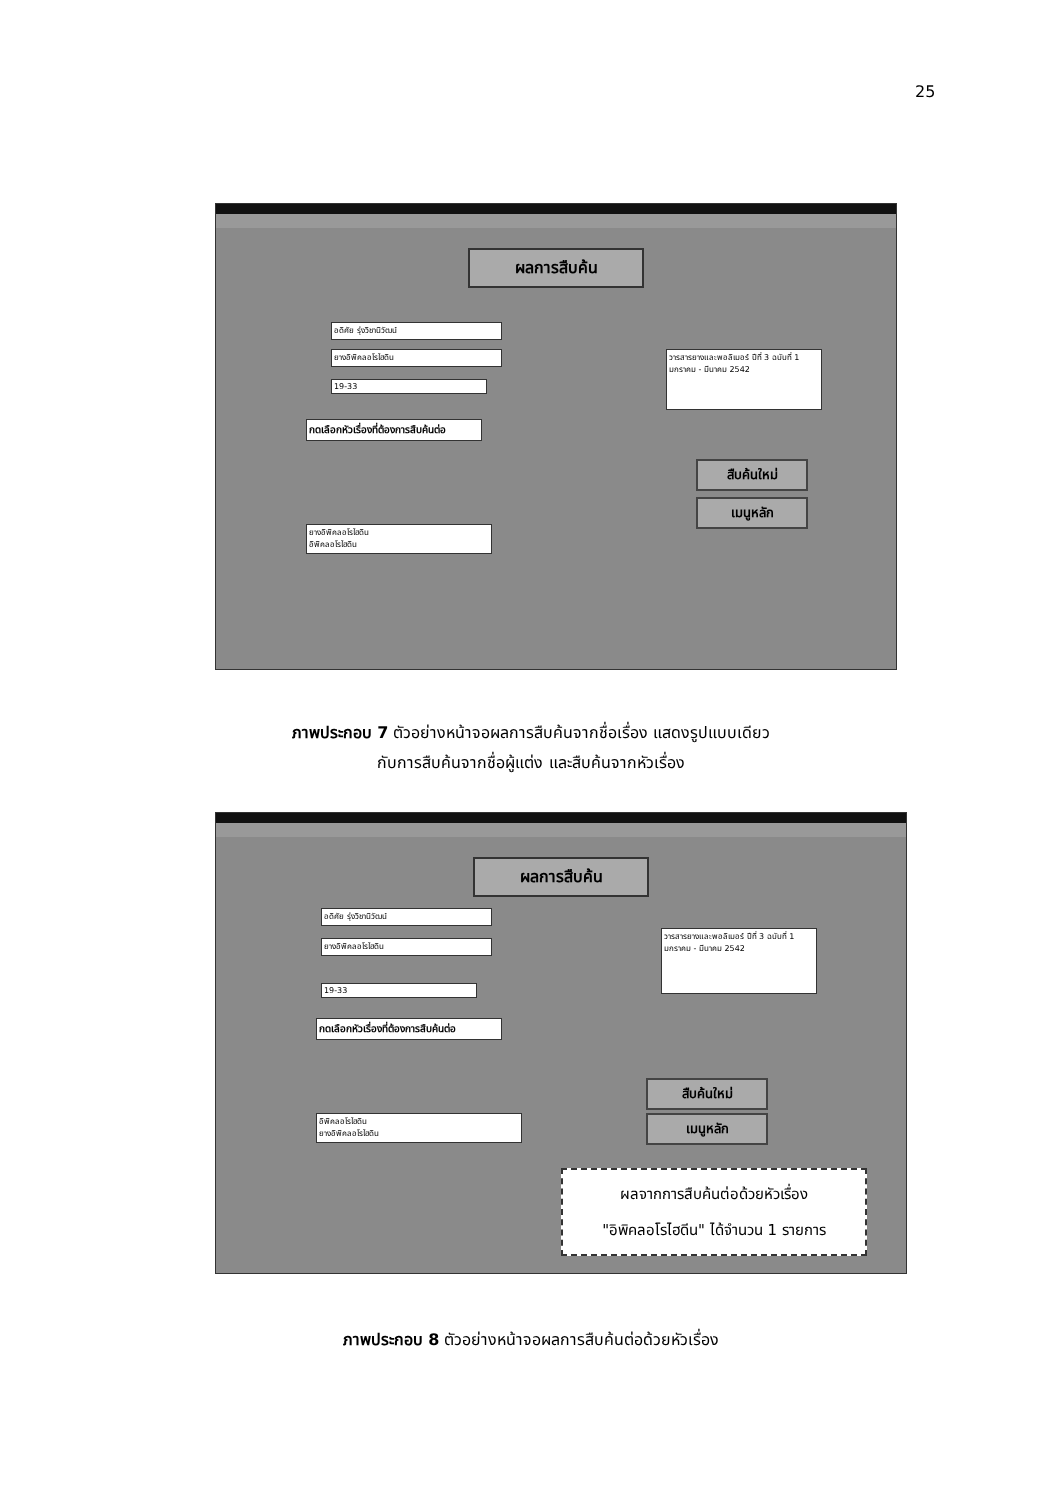25
ผลการสืบค้น
อดิศัย รุ่งวิชานิวัฒน์
ยางอิพิคลอโรไฮดิน
19-33
กดเลือกหัวเรื่องที่ต้องการสืบค้นต่อ
วารสารยางและพอลิเมอร์ ปีที่ 3 ฉบับที่ 1 มกราคม - มีนาคม 2542
ยางอิพิคลอโรไฮดิน
อิพิคลอโรไฮดิน
สืบค้นใหม่
เมนูหลัก
ภาพประกอบ 7 ตัวอย่างหน้าจอผลการสืบค้นจากชื่อเรื่อง แสดงรูปแบบเดียว
กับการสืบค้นจากชื่อผู้แต่ง และสืบค้นจากหัวเรื่อง
ผลการสืบค้น
อดิศัย รุ่งวิชานิวัฒน์
ยางอิพิคลอโรไฮดิน
19-33
กดเลือกหัวเรื่องที่ต้องการสืบค้นต่อ
วารสารยางและพอลิเมอร์ ปีที่ 3 ฉบับที่ 1 มกราคม - มีนาคม 2542
อิพิคลอโรไฮดิน
ยางอิพิคลอโรไฮดิน
สืบค้นใหม่
เมนูหลัก
ผลจากการสืบค้นต่อด้วยหัวเรื่อง
"อิพิคลอโรไฮดีน" ได้จำนวน 1 รายการ
ภาพประกอบ 8 ตัวอย่างหน้าจอผลการสืบค้นต่อด้วยหัวเรื่อง